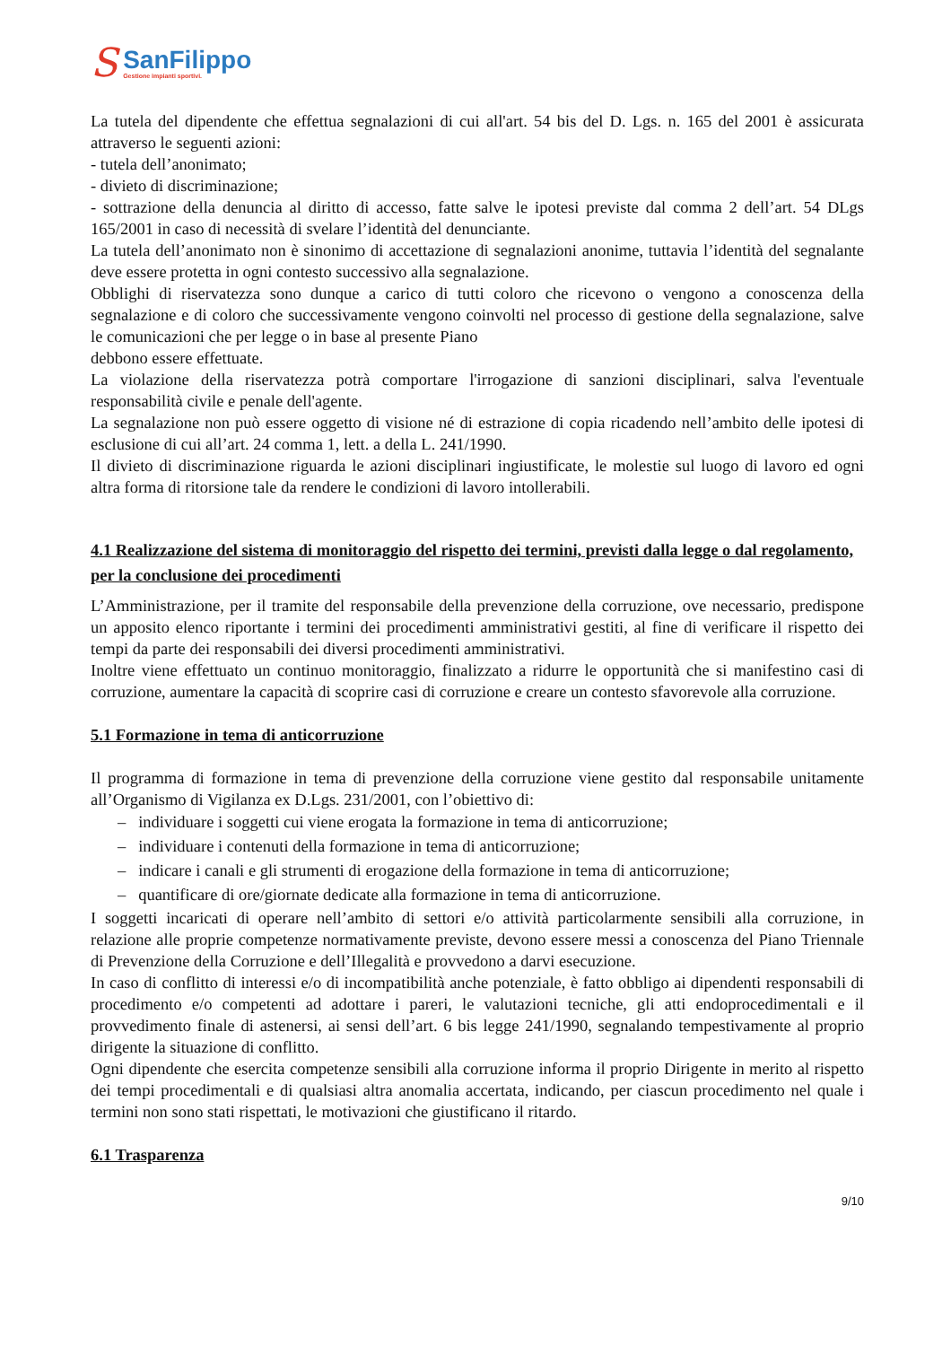S
SanFilippo
Gestione impianti sportivi.
La tutela del dipendente che effettua segnalazioni di cui all'art. 54 bis del D. Lgs. n. 165 del 2001 è assicurata attraverso le seguenti azioni:
- tutela dell’anonimato;
- divieto di discriminazione;
- sottrazione della denuncia al diritto di accesso, fatte salve le ipotesi previste dal comma 2 dell’art. 54 DLgs 165/2001 in caso di necessità di svelare l’identità del denunciante.
La tutela dell’anonimato non è sinonimo di accettazione di segnalazioni anonime, tuttavia l’identità del segnalante deve essere protetta in ogni contesto successivo alla segnalazione.
Obblighi di riservatezza sono dunque a carico di tutti coloro che ricevono o vengono a conoscenza della segnalazione e di coloro che successivamente vengono coinvolti nel processo di gestione della segnalazione, salve le comunicazioni che per legge o in base al presente Piano
debbono essere effettuate.
La violazione della riservatezza potrà comportare l'irrogazione di sanzioni disciplinari, salva l'eventuale responsabilità civile e penale dell'agente.
La segnalazione non può essere oggetto di visione né di estrazione di copia ricadendo nell’ambito delle ipotesi di esclusione di cui all’art. 24 comma 1, lett. a della L. 241/1990.
Il divieto di discriminazione riguarda le azioni disciplinari ingiustificate, le molestie sul luogo di lavoro ed ogni altra forma di ritorsione tale da rendere le condizioni di lavoro intollerabili.
4.1 Realizzazione del sistema di monitoraggio del rispetto dei termini, previsti dalla legge o dal regolamento, per la conclusione dei procedimenti
L’Amministrazione, per il tramite del responsabile della prevenzione della corruzione, ove necessario, predispone un apposito elenco riportante i termini dei procedimenti amministrativi gestiti, al fine di verificare il rispetto dei tempi da parte dei responsabili dei diversi procedimenti amministrativi.
Inoltre viene effettuato un continuo monitoraggio, finalizzato a ridurre le opportunità che si manifestino casi di corruzione, aumentare la capacità di scoprire casi di corruzione e creare un contesto sfavorevole alla corruzione.
5.1 Formazione in tema di anticorruzione
Il programma di formazione in tema di prevenzione della corruzione viene gestito dal responsabile unitamente all’Organismo di Vigilanza ex D.Lgs. 231/2001, con l’obiettivo di:
– individuare i soggetti cui viene erogata la formazione in tema di anticorruzione;
– individuare i contenuti della formazione in tema di anticorruzione;
– indicare i canali e gli strumenti di erogazione della formazione in tema di anticorruzione;
– quantificare di ore/giornate dedicate alla formazione in tema di anticorruzione.
I soggetti incaricati di operare nell’ambito di settori e/o attività particolarmente sensibili alla corruzione, in relazione alle proprie competenze normativamente previste, devono essere messi a conoscenza del Piano Triennale di Prevenzione della Corruzione e dell’Illegalità e provvedono a darvi esecuzione.
In caso di conflitto di interessi e/o di incompatibilità anche potenziale, è fatto obbligo ai dipendenti responsabili di procedimento e/o competenti ad adottare i pareri, le valutazioni tecniche, gli atti endoprocedimentali e il provvedimento finale di astenersi, ai sensi dell’art. 6 bis legge 241/1990, segnalando tempestivamente al proprio dirigente la situazione di conflitto.
Ogni dipendente che esercita competenze sensibili alla corruzione informa il proprio Dirigente in merito al rispetto dei tempi procedimentali e di qualsiasi altra anomalia accertata, indicando, per ciascun procedimento nel quale i termini non sono stati rispettati, le motivazioni che giustificano il ritardo.
6.1 Trasparenza
9/10